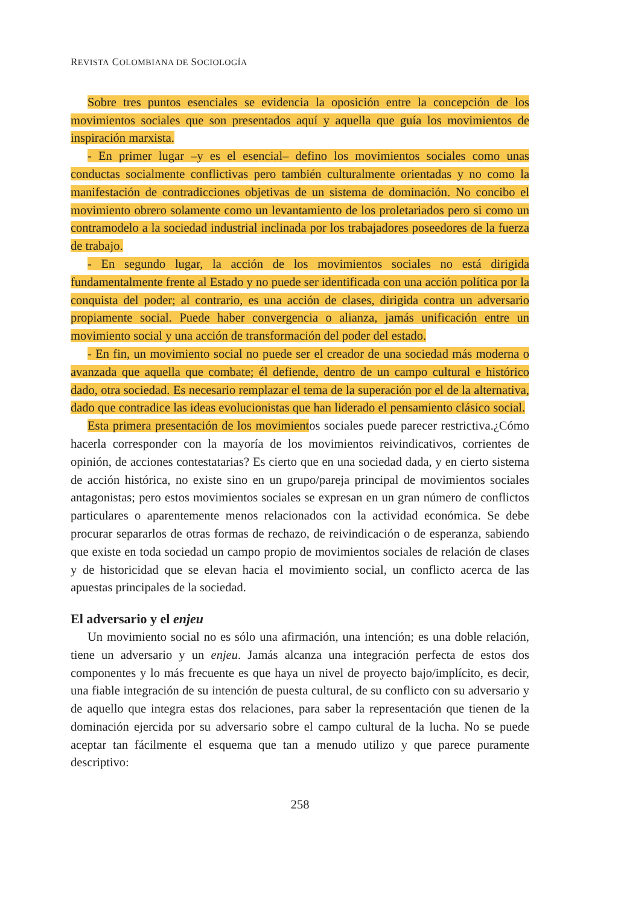REVISTA COLOMBIANA DE SOCIOLOGÍA
Sobre tres puntos esenciales se evidencia la oposición entre la concepción de los movimientos sociales que son presentados aquí y aquella que guía los movimientos de inspiración marxista.
- En primer lugar –y es el esencial– defino los movimientos sociales como unas conductas socialmente conflictivas pero también culturalmente orientadas y no como la manifestación de contradicciones objetivas de un sistema de dominación. No concibo el movimiento obrero solamente como un levantamiento de los proletariados pero si como un contramodelo a la sociedad industrial inclinada por los trabajadores poseedores de la fuerza de trabajo.
- En segundo lugar, la acción de los movimientos sociales no está dirigida fundamentalmente frente al Estado y no puede ser identificada con una acción política por la conquista del poder; al contrario, es una acción de clases, dirigida contra un adversario propiamente social. Puede haber convergencia o alianza, jamás unificación entre un movimiento social y una acción de transformación del poder del estado.
- En fin, un movimiento social no puede ser el creador de una sociedad más moderna o avanzada que aquella que combate; él defiende, dentro de un campo cultural e histórico dado, otra sociedad. Es necesario remplazar el tema de la superación por el de la alternativa, dado que contradice las ideas evolucionistas que han liderado el pensamiento clásico social.
Esta primera presentación de los movimientos sociales puede parecer restrictiva.¿Cómo hacerla corresponder con la mayoría de los movimientos reivindicativos, corrientes de opinión, de acciones contestatarias? Es cierto que en una sociedad dada, y en cierto sistema de acción histórica, no existe sino en un grupo/pareja principal de movimientos sociales antagonistas; pero estos movimientos sociales se expresan en un gran número de conflictos particulares o aparentemente menos relacionados con la actividad económica. Se debe procurar separarlos de otras formas de rechazo, de reivindicación o de esperanza, sabiendo que existe en toda sociedad un campo propio de movimientos sociales de relación de clases y de historicidad que se elevan hacia el movimiento social, un conflicto acerca de las apuestas principales de la sociedad.
El adversario y el enjeu
Un movimiento social no es sólo una afirmación, una intención; es una doble relación, tiene un adversario y un enjeu. Jamás alcanza una integración perfecta de estos dos componentes y lo más frecuente es que haya un nivel de proyecto bajo/implícito, es decir, una fiable integración de su intención de puesta cultural, de su conflicto con su adversario y de aquello que integra estas dos relaciones, para saber la representación que tienen de la dominación ejercida por su adversario sobre el campo cultural de la lucha. No se puede aceptar tan fácilmente el esquema que tan a menudo utilizo y que parece puramente descriptivo:
258